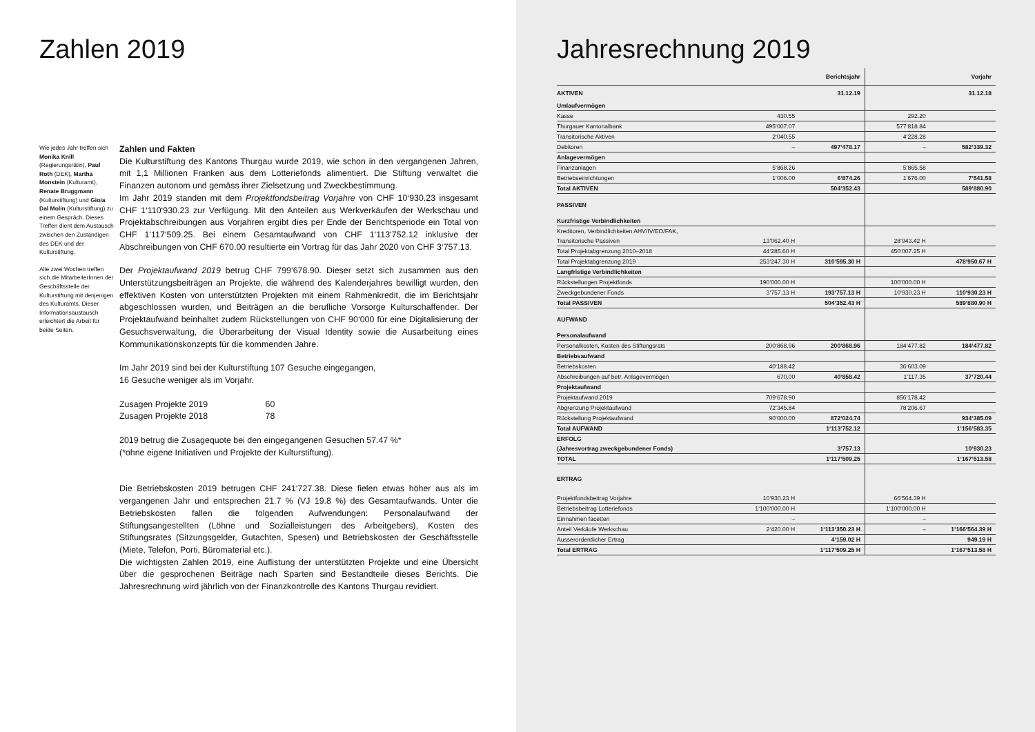Zahlen 2019
Wie jedes Jahr treffen sich Monika Knill (Regierungsrätin), Paul Roth (DEK), Martha Monstein (Kulturamt), Renate Bruggmann (Kulturstiftung) und Gioia Dal Molin (Kulturstiftung) zu einem Gespräch. Dieses Treffen dient dem Austausch zwischen den Zuständigen des DEK und der Kulturstiftung.
Alle zwei Wochen treffen sich die MitarbeiterInnen der Geschäftsstelle der Kulturstiftung mit denjenigen des Kulturamts. Dieser Informationsaustausch erleichtert die Arbeit für beide Seiten.
Zahlen und Fakten
Die Kulturstiftung des Kantons Thurgau wurde 2019, wie schon in den vergangenen Jahren, mit 1,1 Millionen Franken aus dem Lotteriefonds alimentiert. Die Stiftung verwaltet die Finanzen autonom und gemäss ihrer Zielsetzung und Zweckbestimmung.
Im Jahr 2019 standen mit dem Projektfondsbeitrag Vorjahre von CHF 10‘930.23 insgesamt CHF 1‘110‘930.23 zur Verfügung. Mit den Anteilen aus Werkverkäufen der Werkschau und Projektabschreibungen aus Vorjahren ergibt dies per Ende der Berichtsperiode ein Total von CHF 1‘117‘509.25. Bei einem Gesamtaufwand von CHF 1‘113‘752.12 inklusive der Abschreibungen von CHF 670.00 resultierte ein Vortrag für das Jahr 2020 von CHF 3‘757.13.
Der Projektaufwand 2019 betrug CHF 799‘678.90. Dieser setzt sich zusammen aus den Unterstützungsbeiträgen an Projekte, die während des Kalenderjahres bewilligt wurden, den effektiven Kosten von unterstützten Projekten mit einem Rahmenkredit, die im Berichtsjahr abgeschlossen wurden, und Beiträgen an die berufliche Vorsorge Kulturschaffender. Der Projektaufwand beinhaltet zudem Rückstellungen von CHF 90‘000 für eine Digitalisierung der Gesuchsverwaltung, die Überarbeitung der Visual Identity sowie die Ausarbeitung eines Kommunikationskonzepts für die kommenden Jahre.
Im Jahr 2019 sind bei der Kulturstiftung 107 Gesuche eingegangen,
16 Gesuche weniger als im Vorjahr.
Zusagen Projekte 2019 60
Zusagen Projekte 2018 78
2019 betrug die Zusagequote bei den eingegangenen Gesuchen 57.47 %*
(*ohne eigene Initiativen und Projekte der Kulturstiftung).
Die Betriebskosten 2019 betrugen CHF 241‘727.38. Diese fielen etwas höher aus als im vergangenen Jahr und entsprechen 21.7 % (VJ 19.8 %) des Gesamtaufwands. Unter die Betriebskosten fallen die folgenden Aufwendungen: Personalaufwand der Stiftungsangestellten (Löhne und Sozialleistungen des Arbeitgebers), Kosten des Stiftungsrates (Sitzungsgelder, Gutachten, Spesen) und Betriebskosten der Geschäftsstelle (Miete, Telefon, Porti, Büromaterial etc.).
Die wichtigsten Zahlen 2019, eine Auflistung der unterstützten Projekte und eine Übersicht über die gesprochenen Beiträge nach Sparten sind Bestandteile dieses Berichts. Die Jahresrechnung wird jährlich von der Finanzkontrolle des Kantons Thurgau revidiert.
Jahresrechnung 2019
| | | Berichtsjahr | | Vorjahr |
| AKTIVEN | | 31.12.19 | | 31.12.18 |
| Umlaufvermögen | | | | |
| Kasse | 430.55 | | 292.20 | |
| Thurgauer Kantonalbank | 495‘007.07 | | 577‘818.84 | |
| Transitorische Aktiven | 2‘040.55 | | 4‘228.28 | |
| Debitoren | – | 497‘478.17 | – | 582‘339.32 |
| Anlagevermögen | | | | |
| Finanzanlagen | 5‘868.26 | | 5‘865.58 | |
| Betriebseinrichtungen | 1‘006.00 | 6‘874.26 | 1‘676.00 | 7‘541.58 |
| Total AKTIVEN | | 504‘352.43 | | 589‘880.90 |
| PASSIVEN | | | | |
| Kurzfristige Verbindlichkeiten | | | | |
| Kreditoren, Verbindlichkeiten AHV/IV/EO/FAK, | | | | |
| Transitorische Passiven | 13‘062.40 H | | 28‘943.42 H | |
| Total Projektabgrenzung 2010–2018 | 44‘285.60 H | | 450‘007.25 H | |
| Total Projektabgrenzung 2019 | 253‘247.30 H | 310‘595.30 H | | 478‘950.67 H |
| Langfristige Verbindlichkeiten | | | | |
| Rückstellungen Projektfonds | 190‘000.00 H | | 100‘000.00 H | |
| Zweckgebundener Fonds | 3‘757.13 H | 193‘757.13 H | 10‘930.23 H | 110‘930.23 H |
| Total PASSIVEN | | 504‘352.43 H | | 589‘880.90 H |
| AUFWAND | | | | |
| Personalaufwand | | | | |
| Personalkosten, Kosten des Stiftungsrats | 200‘868.96 | 200‘868.96 | 184‘477.82 | 184‘477.82 |
| Betriebsaufwand | | | | |
| Betriebskosten | 40‘188.42 | | 36‘603.09 | |
| Abschreibungen auf betr. Anlagevermögen | 670.00 | 40‘858.42 | 1‘117.35 | 37‘720.44 |
| Projektaufwand | | | | |
| Projektaufwand 2019 | 709‘678.90 | | 856‘178.42 | |
| Abgrenzung Projektaufwand | 72‘345.84 | | 78‘206.67 | |
| Rückstellung Projektaufwand | 90‘000.00 | 872‘024.74 | | 934‘385.09 |
| Total AUFWAND | | 1‘113‘752.12 | | 1‘156‘583.35 |
| ERFOLG | | | | |
| (Jahresvortrag zweckgebundener Fonds) | | 3‘757.13 | | 10‘930.23 |
| TOTAL | | 1‘117‘509.25 | | 1‘167‘513.58 |
| ERTRAG | | | | |
| Projektfondsbeitrag Vorjahre | 10‘930.23 H | | 66‘564.39 H | |
| Betriebsbeitrag Lotteriefonds | 1‘100‘000.00 H | | 1‘100‘000.00 H | |
| Einnahmen facetten | – | | – | |
| Anteil Verkäufe Werkschau | 2‘420.00 H | 1‘113‘350.23 H | – | 1‘166‘564.39 H |
| Ausserordentlicher Ertrag | | 4‘159.02 H | | 949.19 H |
| Total ERTRAG | | 1‘117‘509.25 H | | 1‘167‘513.58 H |